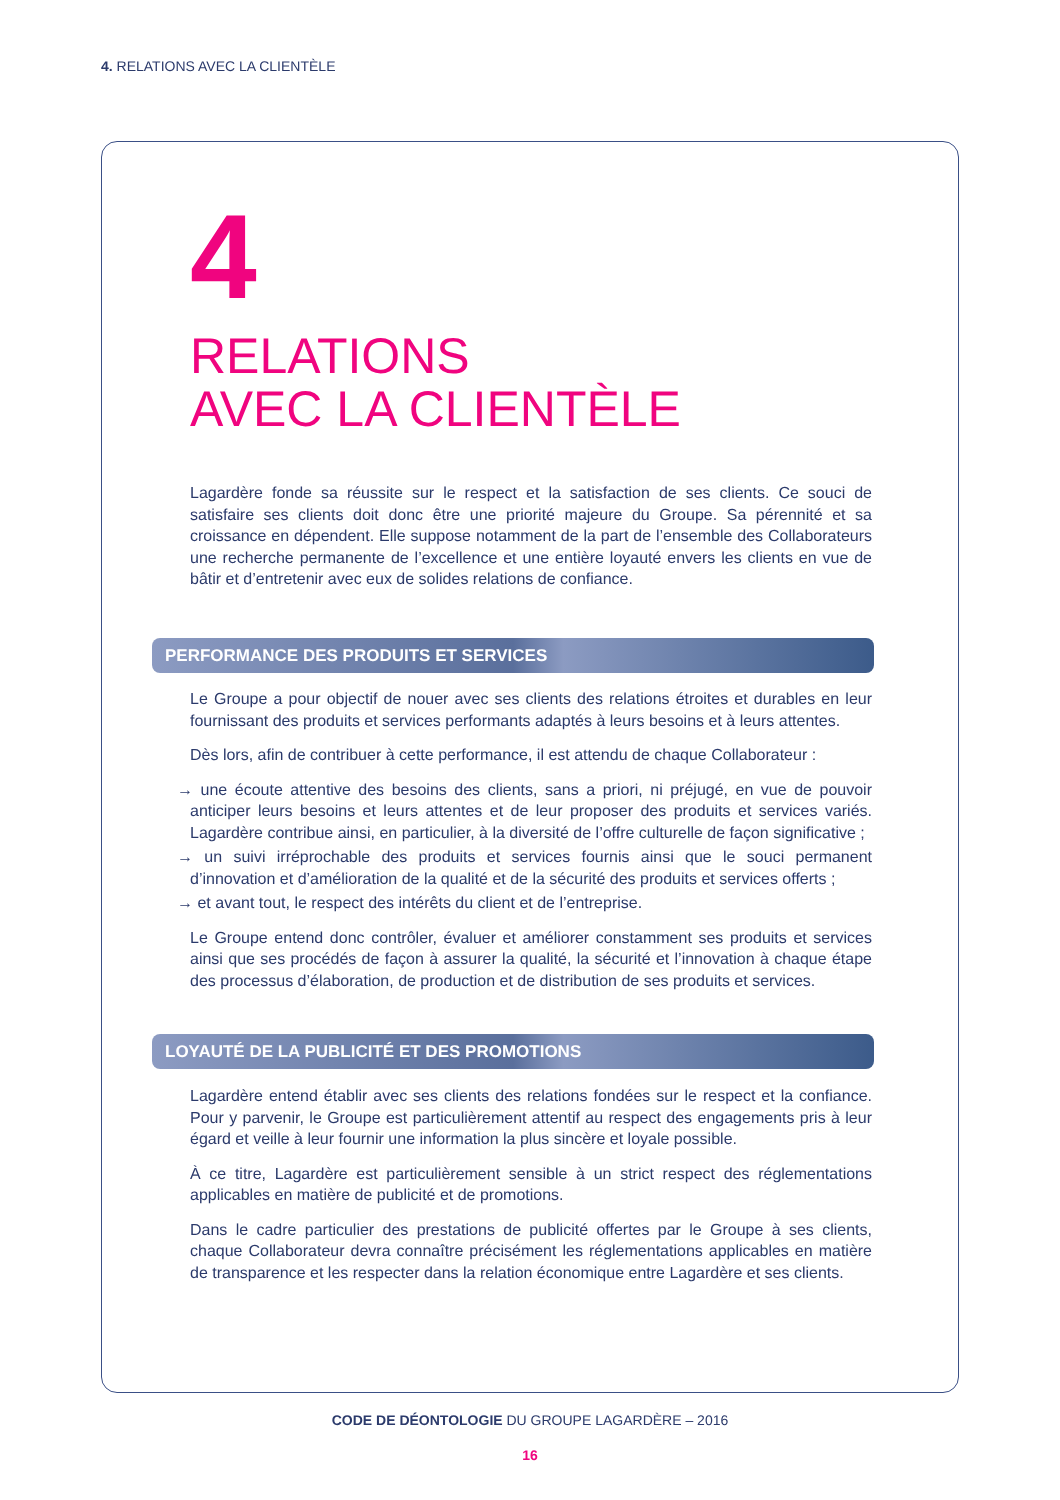4. RELATIONS AVEC LA CLIENTÈLE
4
RELATIONS
AVEC LA CLIENTÈLE
Lagardère fonde sa réussite sur le respect et la satisfaction de ses clients. Ce souci de satisfaire ses clients doit donc être une priorité majeure du Groupe. Sa pérennité et sa croissance en dépendent. Elle suppose notamment de la part de l’ensemble des Collaborateurs une recherche permanente de l’excellence et une entière loyauté envers les clients en vue de bâtir et d’entretenir avec eux de solides relations de confiance.
PERFORMANCE DES PRODUITS ET SERVICES
Le Groupe a pour objectif de nouer avec ses clients des relations étroites et durables en leur fournissant des produits et services performants adaptés à leurs besoins et à leurs attentes.
Dès lors, afin de contribuer à cette performance, il est attendu de chaque Collaborateur :
→ une écoute attentive des besoins des clients, sans a priori, ni préjugé, en vue de pouvoir anticiper leurs besoins et leurs attentes et de leur proposer des produits et services variés. Lagardère contribue ainsi, en particulier, à la diversité de l’offre culturelle de façon significative ;
→ un suivi irréprochable des produits et services fournis ainsi que le souci permanent d’innovation et d’amélioration de la qualité et de la sécurité des produits et services offerts ;
→ et avant tout, le respect des intérêts du client et de l’entreprise.
Le Groupe entend donc contrôler, évaluer et améliorer constamment ses produits et services ainsi que ses procédés de façon à assurer la qualité, la sécurité et l’innovation à chaque étape des processus d’élaboration, de production et de distribution de ses produits et services.
LOYAUTÉ DE LA PUBLICITÉ ET DES PROMOTIONS
Lagardère entend établir avec ses clients des relations fondées sur le respect et la confiance. Pour y parvenir, le Groupe est particulièrement attentif au respect des engagements pris à leur égard et veille à leur fournir une information la plus sincère et loyale possible.
À ce titre, Lagardère est particulièrement sensible à un strict respect des réglementations applicables en matière de publicité et de promotions.
Dans le cadre particulier des prestations de publicité offertes par le Groupe à ses clients, chaque Collaborateur devra connaître précisément les réglementations applicables en matière de transparence et les respecter dans la relation économique entre Lagardère et ses clients.
CODE DE DÉONTOLOGIE DU GROUPE LAGARDÈRE – 2016
16